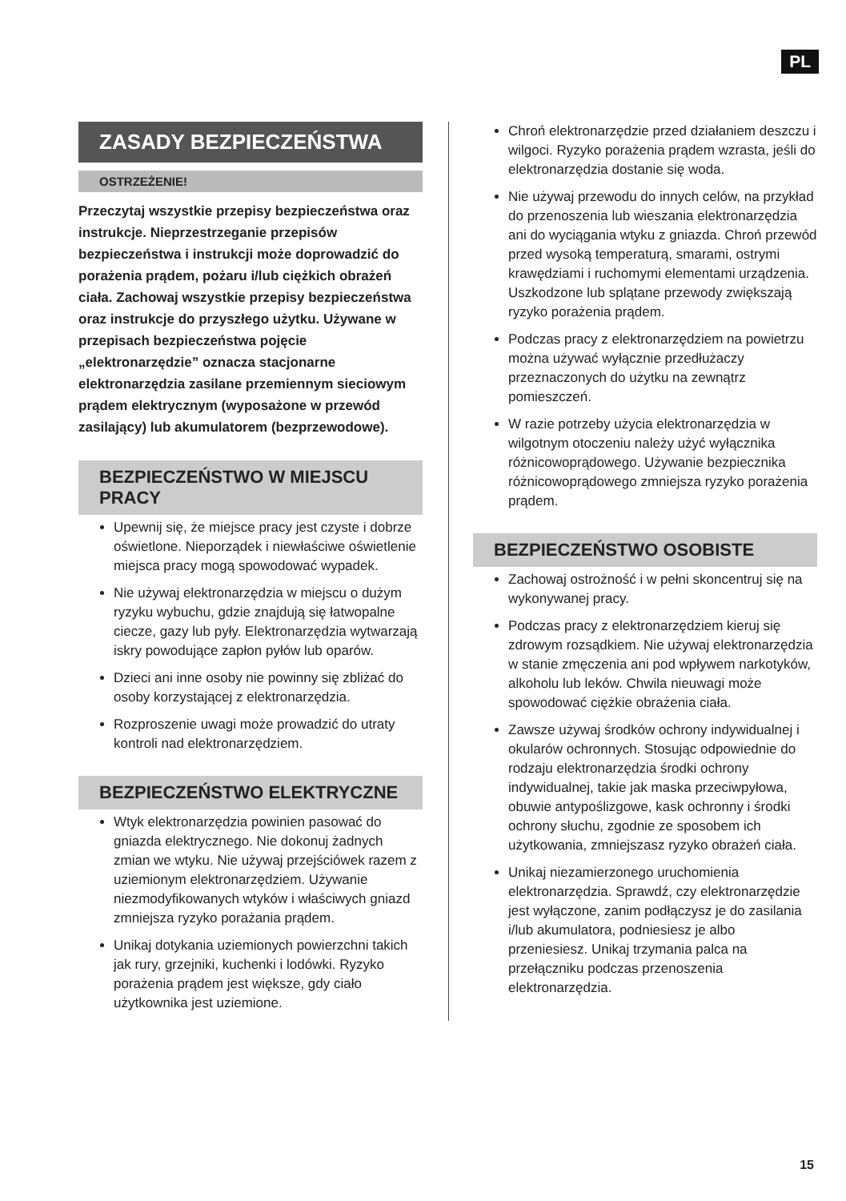PL
ZASADY BEZPIECZEŃSTWA
OSTRZEŻENIE!
Przeczytaj wszystkie przepisy bezpieczeństwa oraz instrukcje. Nieprzestrzeganie przepisów bezpieczeństwa i instrukcji może doprowadzić do porażenia prądem, pożaru i/lub ciężkich obrażeń ciała. Zachowaj wszystkie przepisy bezpieczeństwa oraz instrukcje do przyszłego użytku. Używane w przepisach bezpieczeństwa pojęcie „elektronarzędzie” oznacza stacjonarne elektronarzędzia zasilane przemiennym sieciowym prądem elektrycznym (wyposażone w przewód zasilający) lub akumulatorem (bezprzewodowe).
BEZPIECZEŃSTWO W MIEJSCU PRACY
Upewnij się, że miejsce pracy jest czyste i dobrze oświetlone. Nieporządek i niewłaściwe oświetlenie miejsca pracy mogą spowodować wypadek.
Nie używaj elektronarzędzia w miejscu o dużym ryzyku wybuchu, gdzie znajdują się łatwopalne ciecze, gazy lub pyły. Elektronarzędzia wytwarzają iskry powodujące zapłon pyłów lub oparów.
Dzieci ani inne osoby nie powinny się zbliżać do osoby korzystającej z elektronarzędzia.
Rozproszenie uwagi może prowadzić do utraty kontroli nad elektronarzędziem.
BEZPIECZEŃSTWO ELEKTRYCZNE
Wtyk elektronarzędzia powinien pasować do gniazda elektrycznego. Nie dokonuj żadnych zmian we wtyku. Nie używaj przejściówek razem z uziemionym elektronarzędziem. Używanie niezmodyfikowanych wtyków i właściwych gniazd zmniejsza ryzyko porażania prądem.
Unikaj dotykania uziemionych powierzchni takich jak rury, grzejniki, kuchenki i lodówki. Ryzyko porażenia prądem jest większe, gdy ciało użytkownika jest uziemione.
Chroń elektronarzędzie przed działaniem deszczu i wilgoci. Ryzyko porażenia prądem wzrasta, jeśli do elektronarzędzia dostanie się woda.
Nie używaj przewodu do innych celów, na przykład do przenoszenia lub wieszania elektronarzędzia ani do wyciągania wtyku z gniazda. Chroń przewód przed wysoką temperaturą, smarami, ostrymi krawędziami i ruchomymi elementami urządzenia. Uszkodzone lub splątane przewody zwiększają ryzyko porażenia prądem.
Podczas pracy z elektronarzędziem na powietrzu można używać wyłącznie przedłużaczy przeznaczonych do użytku na zewnątrz pomieszczeń.
W razie potrzeby użycia elektronarzędzia w wilgotnym otoczeniu należy użyć wyłącznika różnicowoprądowego. Używanie bezpiecznika różnicowoprądowego zmniejsza ryzyko porażenia prądem.
BEZPIECZEŃSTWO OSOBISTE
Zachowaj ostrożność i w pełni skoncentruj się na wykonywanej pracy.
Podczas pracy z elektronarzędziem kieruj się zdrowym rozsądkiem. Nie używaj elektronarzędzia w stanie zmęczenia ani pod wpływem narkotyków, alkoholu lub leków. Chwila nieuwagi może spowodować ciężkie obrażenia ciała.
Zawsze używaj środków ochrony indywidualnej i okularów ochronnych. Stosując odpowiednie do rodzaju elektronarzędzia środki ochrony indywidualnej, takie jak maska przeciwpyłowa, obuwie antypoślizgowe, kask ochronny i środki ochrony słuchu, zgodnie ze sposobem ich użytkowania, zmniejszasz ryzyko obrażeń ciała.
Unikaj niezamierzonego uruchomienia elektronarzędzia. Sprawdź, czy elektronarzędzie jest wyłączone, zanim podłączysz je do zasilania i/lub akumulatora, podniesiesz je albo przeniesiesz. Unikaj trzymania palca na przełączniku podczas przenoszenia elektronarzędzia.
15